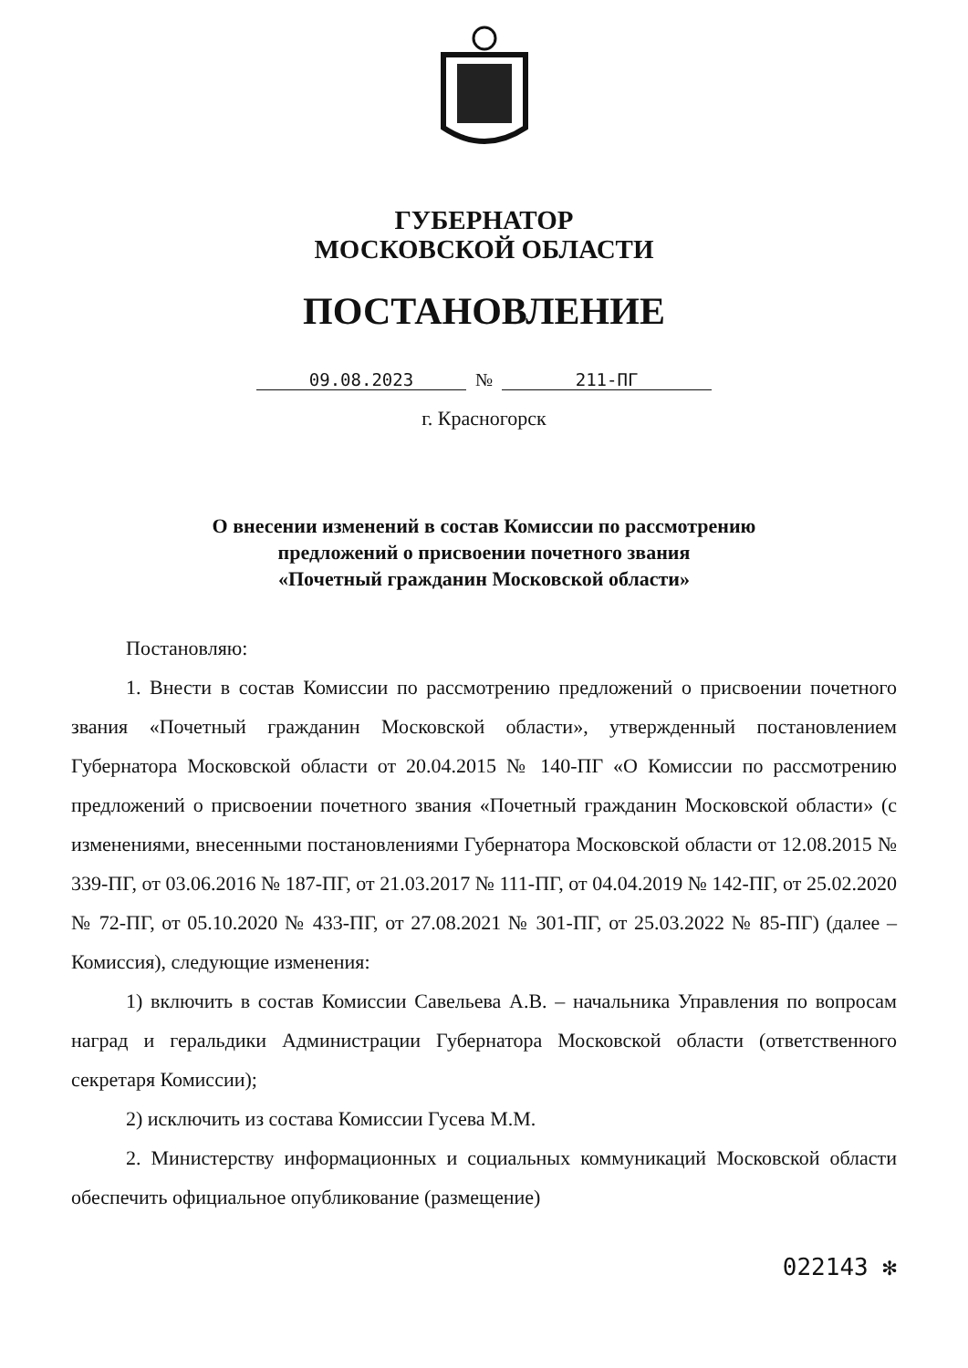ГУБЕРНАТОР
МОСКОВСКОЙ ОБЛАСТИ
ПОСТАНОВЛЕНИЕ
09.08.2023 № 211-ПГ
г. Красногорск
О внесении изменений в состав Комиссии по рассмотрению
предложений о присвоении почетного звания
«Почетный гражданин Московской области»
Постановляю:
1. Внести в состав Комиссии по рассмотрению предложений о присвоении почетного звания «Почетный гражданин Московской области», утвержденный постановлением Губернатора Московской области от 20.04.2015 № 140-ПГ «О Комиссии по рассмотрению предложений о присвоении почетного звания «Почетный гражданин Московской области» (с изменениями, внесенными постановлениями Губернатора Московской области от 12.08.2015 № 339-ПГ, от 03.06.2016 № 187-ПГ, от 21.03.2017 № 111-ПГ, от 04.04.2019 № 142-ПГ, от 25.02.2020 № 72-ПГ, от 05.10.2020 № 433-ПГ, от 27.08.2021 № 301-ПГ, от 25.03.2022 № 85-ПГ) (далее – Комиссия), следующие изменения:
1) включить в состав Комиссии Савельева А.В. – начальника Управления по вопросам наград и геральдики Администрации Губернатора Московской области (ответственного секретаря Комиссии);
2) исключить из состава Комиссии Гусева М.М.
2. Министерству информационных и социальных коммуникаций Московской области обеспечить официальное опубликование (размещение)
022143 ✻